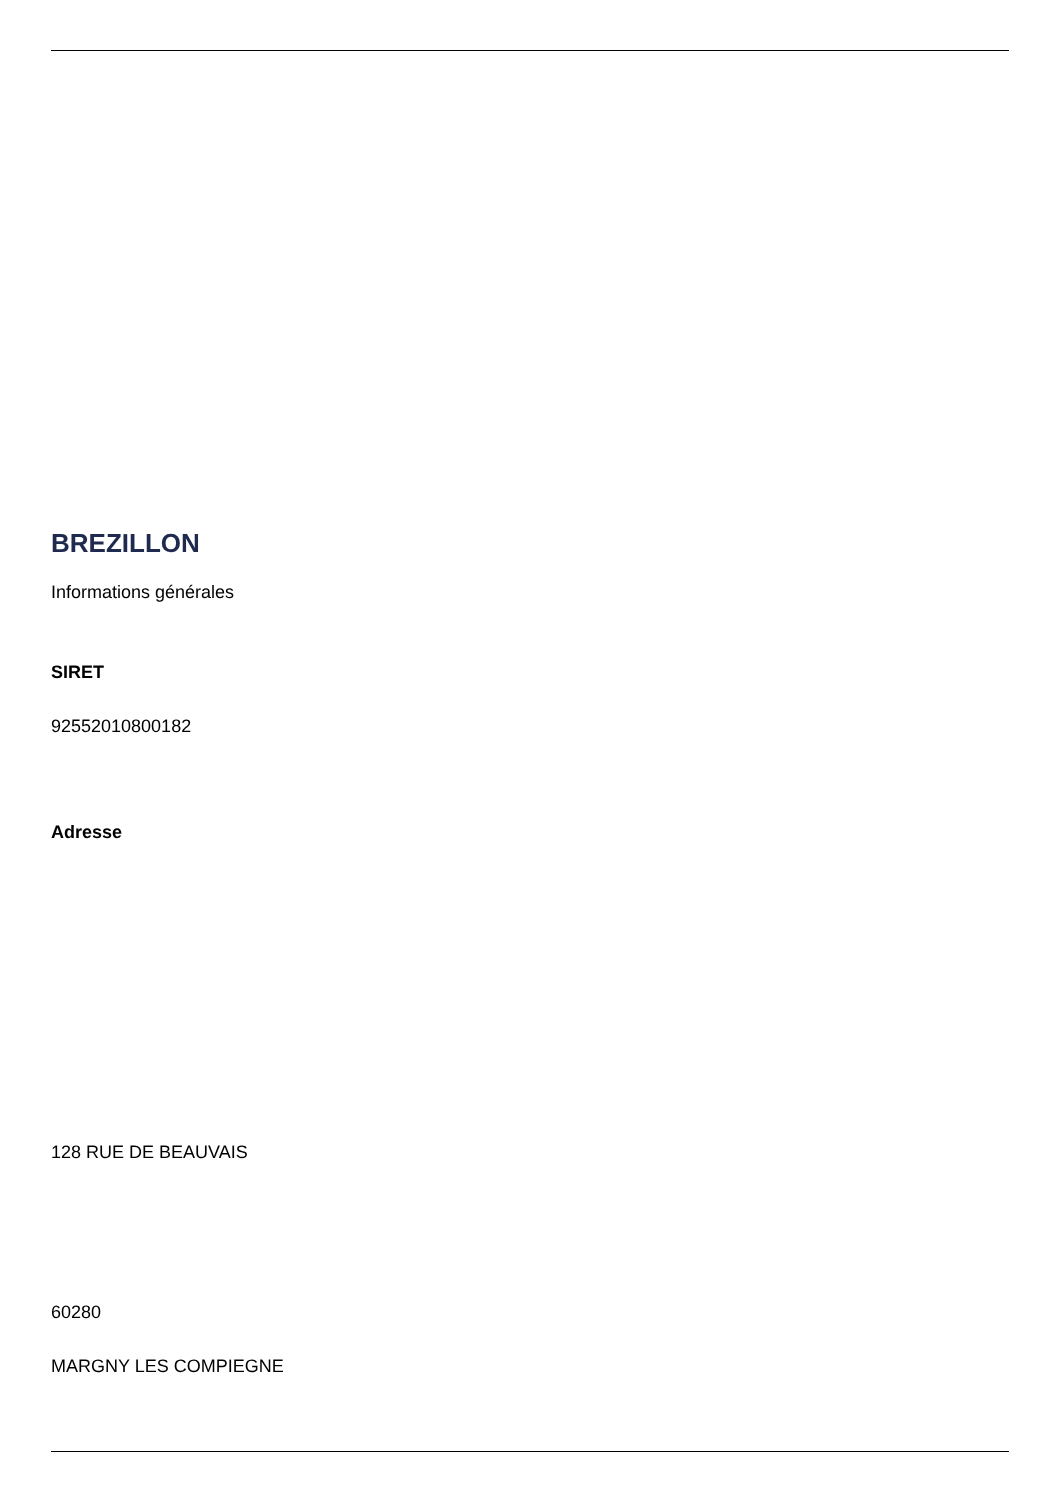BREZILLON
Informations générales
SIRET
92552010800182
Adresse
128 RUE DE BEAUVAIS
60280
MARGNY LES COMPIEGNE